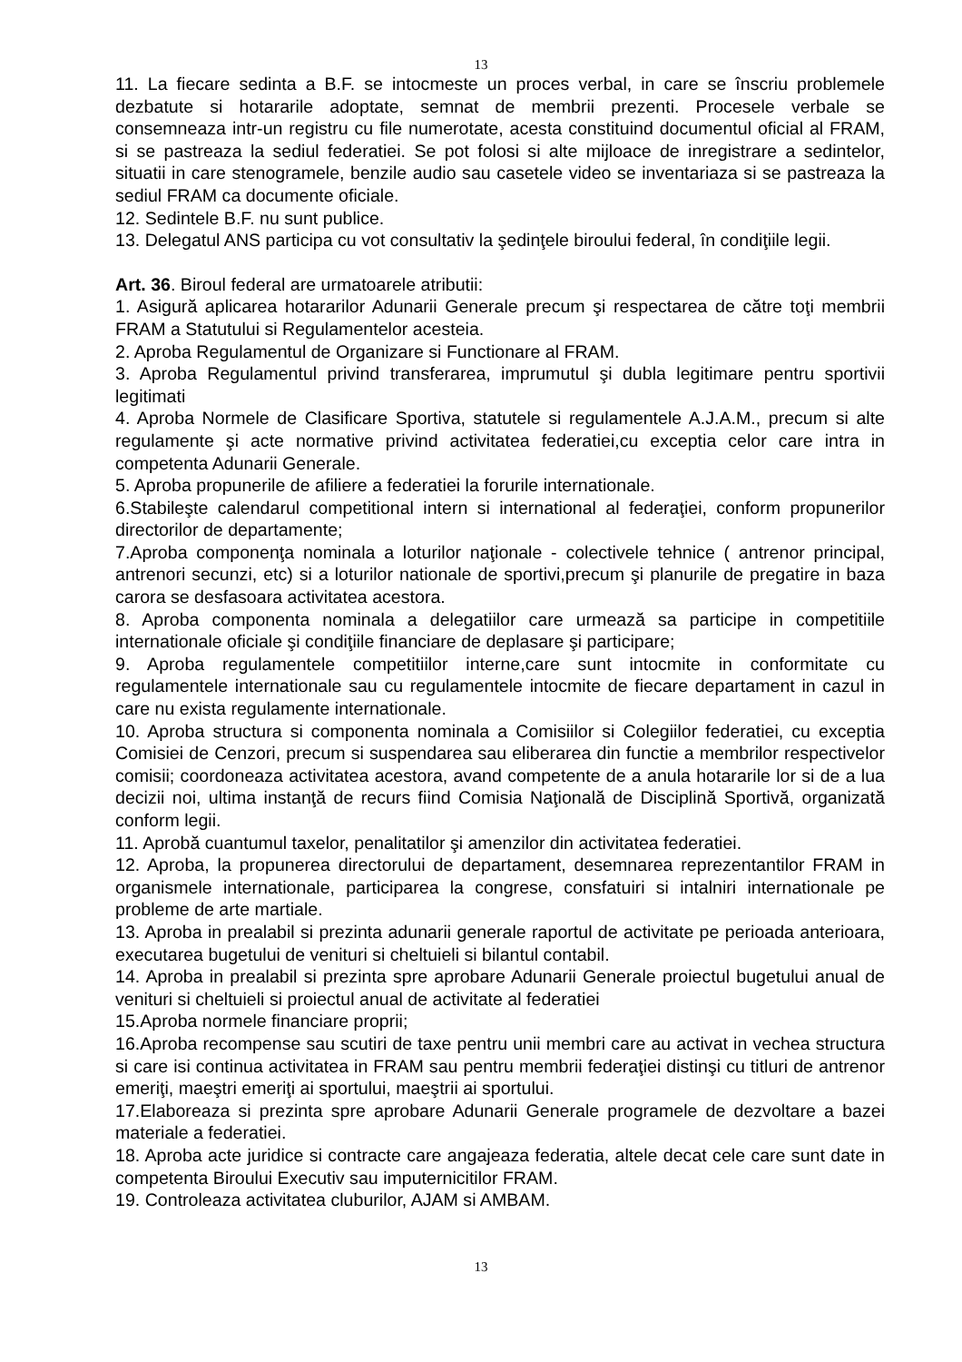13
11. La fiecare sedinta a B.F. se intocmeste un proces verbal, in care se înscriu problemele dezbatute si hotararile adoptate, semnat de membrii prezenti. Procesele verbale se consemneaza intr-un registru cu file numerotate, acesta constituind documentul oficial al FRAM, si se pastreaza la sediul federatiei. Se pot folosi si alte mijloace de inregistrare a sedintelor, situatii in care stenogramele, benzile audio sau casetele video se inventariaza si se pastreaza la sediul FRAM ca documente oficiale.
12. Sedintele B.F. nu sunt publice.
13. Delegatul ANS participa cu vot consultativ la şedinţele biroului federal, în condiţiile legii.
Art. 36. Biroul federal are urmatoarele atributii:
1. Asigură aplicarea hotararilor Adunarii Generale precum şi respectarea de către toţi membrii FRAM a Statutului si Regulamentelor acesteia.
2. Aproba Regulamentul de Organizare si Functionare al FRAM.
3. Aproba Regulamentul privind transferarea, imprumutul şi dubla legitimare pentru sportivii legitimati
4. Aproba Normele de Clasificare Sportiva, statutele si regulamentele A.J.A.M., precum si alte regulamente şi acte normative privind activitatea federatiei,cu exceptia celor care intra in competenta Adunarii Generale.
5. Aproba propunerile de afiliere a federatiei la forurile internationale.
6.Stabileşte calendarul competitional intern si international al federaţiei, conform propunerilor directorilor de departamente;
7.Aproba componenţa nominala a loturilor naţionale - colectivele tehnice ( antrenor principal, antrenori secunzi, etc) si a loturilor nationale de sportivi,precum şi planurile de pregatire in baza carora se desfasoara activitatea acestora.
8. Aproba componenta nominala a delegatiilor care urmează sa participe in competitiile internationale oficiale şi condiţiile financiare de deplasare şi participare;
9. Aproba regulamentele competitiilor interne,care sunt intocmite in conformitate cu regulamentele internationale sau cu regulamentele intocmite de fiecare departament in cazul in care nu exista regulamente internationale.
10. Aproba structura si componenta nominala a Comisiilor si Colegiilor federatiei, cu exceptia Comisiei de Cenzori, precum si suspendarea sau eliberarea din functie a membrilor respectivelor comisii; coordoneaza activitatea acestora, avand competente de a anula hotararile lor si de a lua decizii noi, ultima instanţă de recurs fiind Comisia Naţională de Disciplină Sportivă, organizată conform legii.
11. Aprobă cuantumul taxelor, penalitatilor şi amenzilor din activitatea federatiei.
12. Aproba, la propunerea directorului de departament, desemnarea reprezentantilor FRAM in organismele internationale, participarea la congrese, consfatuiri si intalniri internationale pe probleme de arte martiale.
13. Aproba in prealabil si prezinta adunarii generale raportul de activitate pe perioada anterioara, executarea bugetului de venituri si cheltuieli si bilantul contabil.
14. Aproba in prealabil si prezinta spre aprobare Adunarii Generale proiectul bugetului anual de venituri si cheltuieli si proiectul anual de activitate al federatiei
15.Aproba normele financiare proprii;
16.Aproba recompense sau scutiri de taxe pentru unii membri care au activat in vechea structura si care isi continua activitatea in FRAM sau pentru membrii federaţiei distinşi cu titluri de antrenor emeriţi, maeştri emeriţi ai sportului, maeştrii ai sportului.
17.Elaboreaza si prezinta spre aprobare Adunarii Generale programele de dezvoltare a bazei materiale a federatiei.
18. Aproba acte juridice si contracte care angajeaza federatia, altele decat cele care sunt date in competenta Biroului Executiv sau imputernicitilor FRAM.
19. Controleaza activitatea cluburilor, AJAM si AMBAM.
13